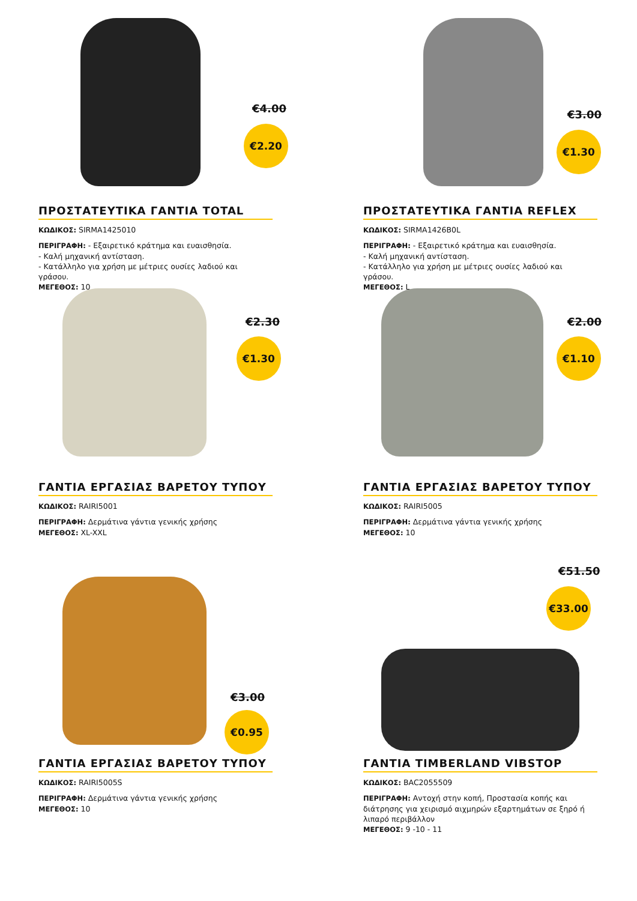€4.00
€2.20
ΠΡΟΣΤΑΤΕΥΤΙΚΑ ΓΑΝΤΙΑ TOTAL
ΚΩΔΙΚΟΣ: SIRMA1425010
ΠΕΡΙΓΡΑΦΗ: - Εξαιρετικό κράτημα και ευαισθησία.
- Καλή μηχανική αντίσταση.
- Κατάλληλο για χρήση με μέτριες ουσίες λαδιού και γράσου.
ΜΕΓΕΘΟΣ: 10
€3.00
€1.30
ΠΡΟΣΤΑΤΕΥΤΙΚΑ ΓΑΝΤΙΑ REFLEX
ΚΩΔΙΚΟΣ: SIRMA1426B0L
ΠΕΡΙΓΡΑΦΗ: - Εξαιρετικό κράτημα και ευαισθησία.
- Καλή μηχανική αντίσταση.
- Κατάλληλο για χρήση με μέτριες ουσίες λαδιού και γράσου.
ΜΕΓΕΘΟΣ: L
€2.30
€1.30
ΓΑΝΤΙΑ ΕΡΓΑΣΙΑΣ ΒΑΡΕΤΟΥ ΤΥΠΟΥ
ΚΩΔΙΚΟΣ: RAIRI5001
ΠΕΡΙΓΡΑΦΗ: Δερμάτινα γάντια γενικής χρήσης
ΜΕΓΕΘΟΣ: XL-XXL
€2.00
€1.10
ΓΑΝΤΙΑ ΕΡΓΑΣΙΑΣ ΒΑΡΕΤΟΥ ΤΥΠΟΥ
ΚΩΔΙΚΟΣ: RAIRI5005
ΠΕΡΙΓΡΑΦΗ: Δερμάτινα γάντια γενικής χρήσης
ΜΕΓΕΘΟΣ: 10
€3.00
€0.95
ΓΑΝΤΙΑ ΕΡΓΑΣΙΑΣ ΒΑΡΕΤΟΥ ΤΥΠΟΥ
ΚΩΔΙΚΟΣ: RAIRI5005S
ΠΕΡΙΓΡΑΦΗ: Δερμάτινα γάντια γενικής χρήσης
ΜΕΓΕΘΟΣ: 10
€51.50
€33.00
ΓΑΝΤΙΑ TIMBERLAND VIBSTOP
ΚΩΔΙΚΟΣ: BAC2055509
ΠΕΡΙΓΡΑΦΗ: Αντοχή στην κοπή, Προστασία κοπής και διάτρησης για χειρισμό αιχμηρών εξαρτημάτων σε ξηρό ή λιπαρό περιβάλλον
ΜΕΓΕΘΟΣ: 9 -10 - 11